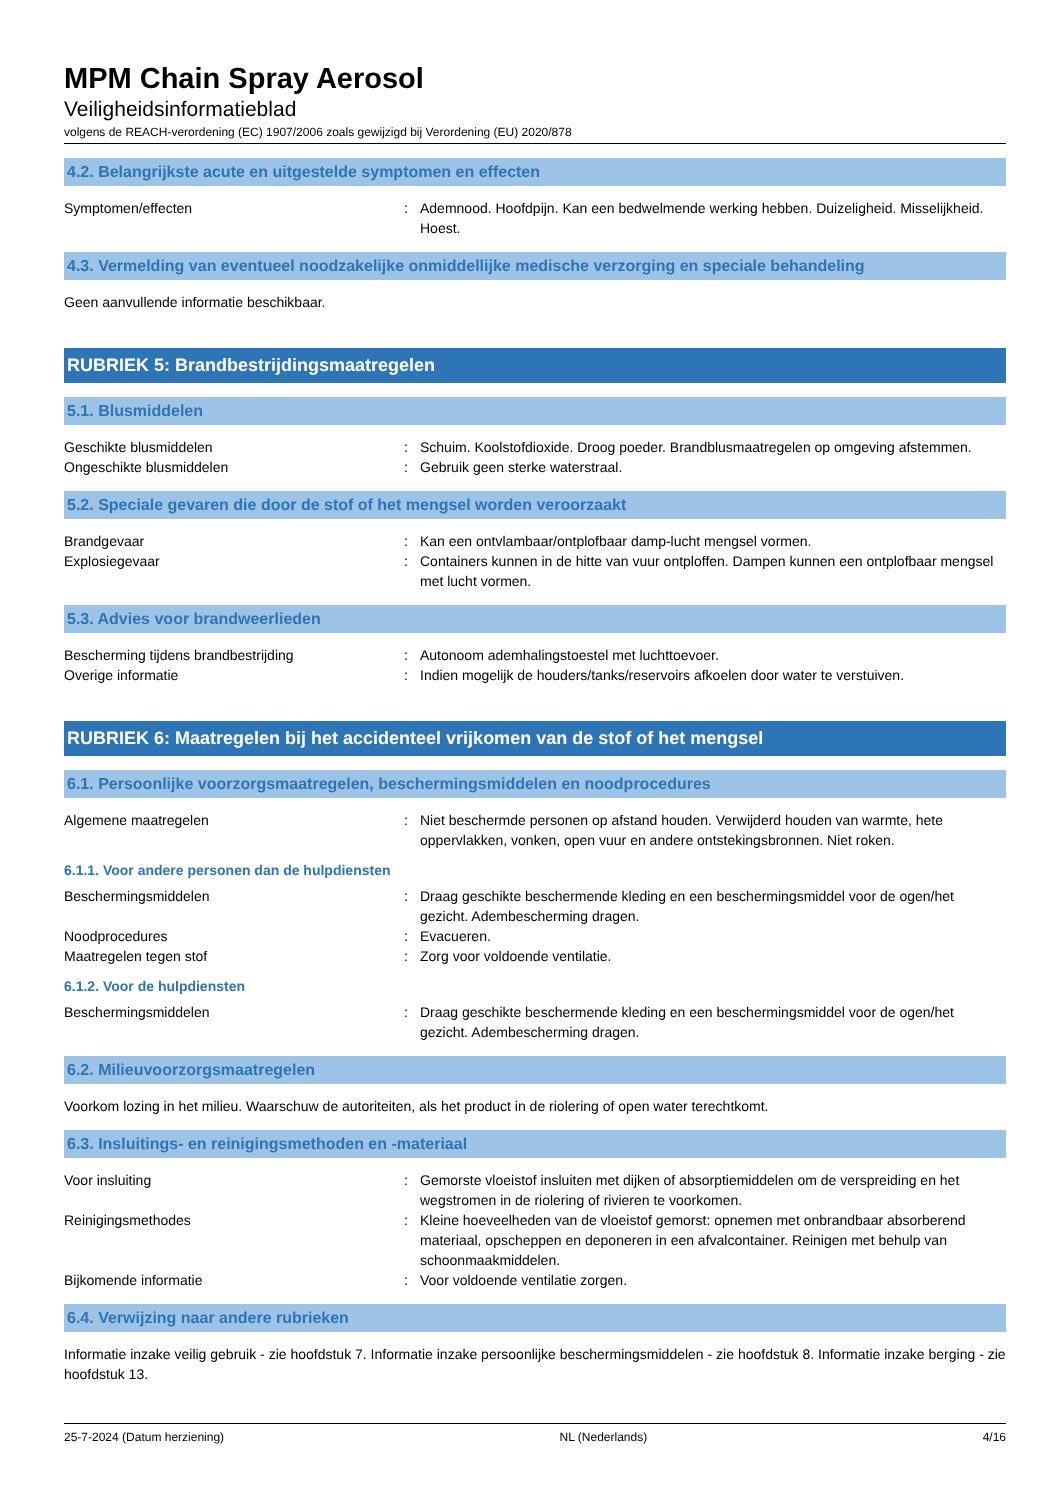MPM Chain Spray Aerosol
Veiligheidsinformatieblad
volgens de REACH-verordening (EC) 1907/2006 zoals gewijzigd bij Verordening (EU) 2020/878
4.2. Belangrijkste acute en uitgestelde symptomen en effecten
Symptomen/effecten : Ademnood. Hoofdpijn. Kan een bedwelmende werking hebben. Duizeligheid. Misselijkheid. Hoest.
4.3. Vermelding van eventueel noodzakelijke onmiddellijke medische verzorging en speciale behandeling
Geen aanvullende informatie beschikbaar.
RUBRIEK 5: Brandbestrijdingsmaatregelen
5.1. Blusmiddelen
Geschikte blusmiddelen : Schuim. Koolstofdioxide. Droog poeder. Brandblusmaatregelen op omgeving afstemmen.
Ongeschikte blusmiddelen : Gebruik geen sterke waterstraal.
5.2. Speciale gevaren die door de stof of het mengsel worden veroorzaakt
Brandgevaar : Kan een ontvlambaar/ontplofbaar damp-lucht mengsel vormen.
Explosiegevaar : Containers kunnen in de hitte van vuur ontploffen. Dampen kunnen een ontplofbaar mengsel met lucht vormen.
5.3. Advies voor brandweerlieden
Bescherming tijdens brandbestrijding : Autonoom ademhalingstoestel met luchttoevoer.
Overige informatie : Indien mogelijk de houders/tanks/reservoirs afkoelen door water te verstuiven.
RUBRIEK 6: Maatregelen bij het accidenteel vrijkomen van de stof of het mengsel
6.1. Persoonlijke voorzorgsmaatregelen, beschermingsmiddelen en noodprocedures
Algemene maatregelen : Niet beschermde personen op afstand houden. Verwijderd houden van warmte, hete oppervlakken, vonken, open vuur en andere ontstekingsbronnen. Niet roken.
6.1.1. Voor andere personen dan de hulpdiensten
Beschermingsmiddelen : Draag geschikte beschermende kleding en een beschermingsmiddel voor de ogen/het gezicht. Adembescherming dragen.
Noodprocedures : Evacueren.
Maatregelen tegen stof : Zorg voor voldoende ventilatie.
6.1.2. Voor de hulpdiensten
Beschermingsmiddelen : Draag geschikte beschermende kleding en een beschermingsmiddel voor de ogen/het gezicht. Adembescherming dragen.
6.2. Milieuvoorzorgsmaatregelen
Voorkom lozing in het milieu. Waarschuw de autoriteiten, als het product in de riolering of open water terechtkomt.
6.3. Insluitings- en reinigingsmethoden en -materiaal
Voor insluiting : Gemorste vloeistof insluiten met dijken of absorptiemiddelen om de verspreiding en het wegstromen in de riolering of rivieren te voorkomen.
Reinigingsmethodes : Kleine hoeveelheden van de vloeistof gemorst: opnemen met onbrandbaar absorberend materiaal, opscheppen en deponeren in een afvalcontainer. Reinigen met behulp van schoonmaakmiddelen.
Bijkomende informatie : Voor voldoende ventilatie zorgen.
6.4. Verwijzing naar andere rubrieken
Informatie inzake veilig gebruik - zie hoofdstuk 7. Informatie inzake persoonlijke beschermingsmiddelen - zie hoofdstuk 8. Informatie inzake berging - zie hoofdstuk 13.
25-7-2024 (Datum herziening) NL (Nederlands) 4/16